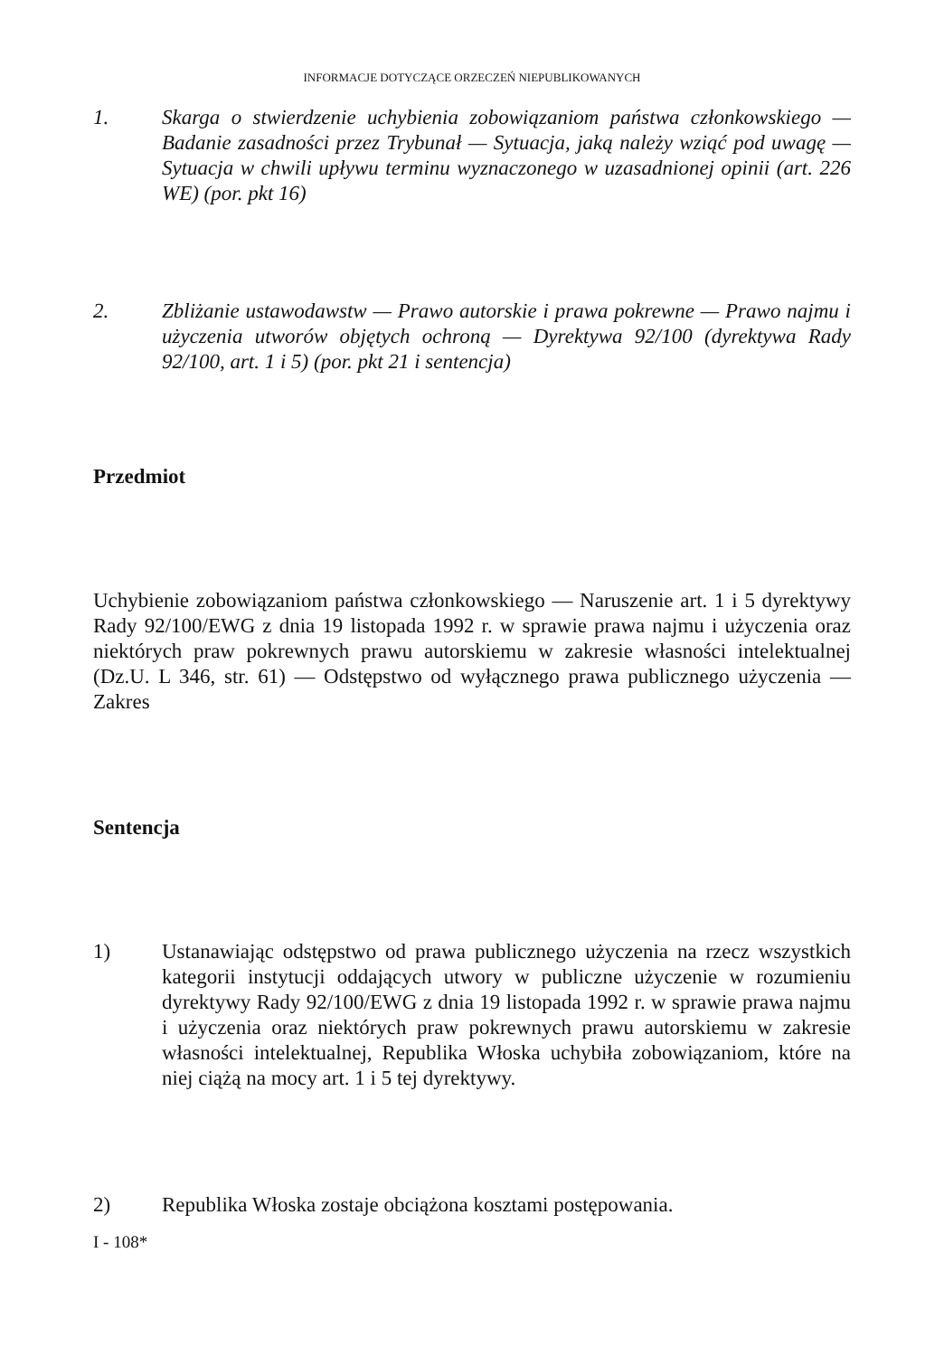INFORMACJE DOTYCZĄCE ORZECZEŃ NIEPUBLIKOWANYCH
1. Skarga o stwierdzenie uchybienia zobowiązaniom państwa członkowskiego — Badanie zasadności przez Trybunał — Sytuacja, jaką należy wziąć pod uwagę — Sytuacja w chwili upływu terminu wyznaczonego w uzasadnionej opinii (art. 226 WE) (por. pkt 16)
2. Zbliżanie ustawodawstw — Prawo autorskie i prawa pokrewne — Prawo najmu i użyczenia utworów objętych ochroną — Dyrektywa 92/100 (dyrektywa Rady 92/100, art. 1 i 5) (por. pkt 21 i sentencja)
Przedmiot
Uchybienie zobowiązaniom państwa członkowskiego — Naruszenie art. 1 i 5 dyrektywy Rady 92/100/EWG z dnia 19 listopada 1992 r. w sprawie prawa najmu i użyczenia oraz niektórych praw pokrewnych prawu autorskiemu w zakresie własności intelektualnej (Dz.U. L 346, str. 61) — Odstępstwo od wyłącznego prawa publicznego użyczenia — Zakres
Sentencja
1) Ustanawiając odstępstwo od prawa publicznego użyczenia na rzecz wszystkich kategorii instytucji oddających utwory w publiczne użyczenie w rozumieniu dyrektywy Rady 92/100/EWG z dnia 19 listopada 1992 r. w sprawie prawa najmu i użyczenia oraz niektórych praw pokrewnych prawu autorskiemu w zakresie własności intelektualnej, Republika Włoska uchybiła zobowiązaniom, które na niej ciążą na mocy art. 1 i 5 tej dyrektywy.
2) Republika Włoska zostaje obciążona kosztami postępowania.
I - 108*